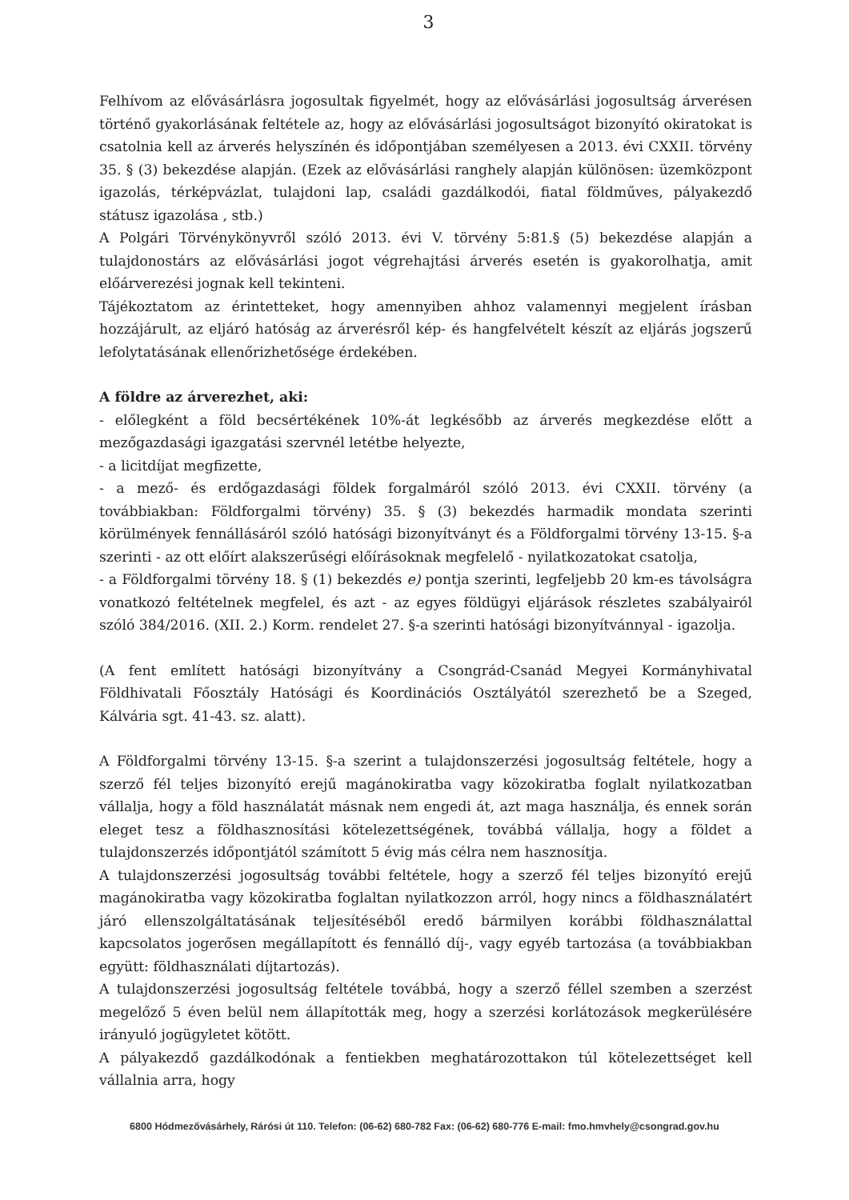3
Felhívom az elővásárlásra jogosultak figyelmét, hogy az elővásárlási jogosultság árverésen történő gyakorlásának feltétele az, hogy az elővásárlási jogosultságot bizonyító okiratokat is csatolnia kell az árverés helyszínén és időpontjában személyesen a 2013. évi CXXII. törvény 35. § (3) bekezdése alapján. (Ezek az elővásárlási ranghely alapján különösen: üzemközpont igazolás, térképvázlat, tulajdoni lap, családi gazdálkodói, fiatal földműves, pályakezdő státusz igazolása , stb.)
A Polgári Törvénykönyvről szóló 2013. évi V. törvény 5:81.§ (5) bekezdése alapján a tulajdonostárs az elővásárlási jogot végrehajtási árverés esetén is gyakorolhatja, amit előárverezési jognak kell tekinteni.
Tájékoztatom az érintetteket, hogy amennyiben ahhoz valamennyi megjelent írásban hozzájárult, az eljáró hatóság az árverésről kép- és hangfelvételt készít az eljárás jogszerű lefolytatásának ellenőrizhetősége érdekében.
A földre az árverezhet, aki:
- előlegként a föld becsértékének 10%-át legkésőbb az árverés megkezdése előtt a mezőgazdasági igazgatási szervnél letétbe helyezte,
- a licitdíjat megfizette,
- a mező- és erdőgazdasági földek forgalmáról szóló 2013. évi CXXII. törvény (a továbbiakban: Földforgalmi törvény) 35. § (3) bekezdés harmadik mondata szerinti körülmények fennállásáról szóló hatósági bizonyítványt és a Földforgalmi törvény 13-15. §-a szerinti - az ott előírt alakszerűségi előírásoknak megfelelő - nyilatkozatokat csatolja,
- a Földforgalmi törvény 18. § (1) bekezdés e) pontja szerinti, legfeljebb 20 km-es távolságra vonatkozó feltételnek megfelel, és azt - az egyes földügyi eljárások részletes szabályairól szóló 384/2016. (XII. 2.) Korm. rendelet 27. §-a szerinti hatósági bizonyítvánnyal - igazolja.
(A fent említett hatósági bizonyítvány a Csongrád-Csanád Megyei Kormányhivatal Földhivatali Főosztály Hatósági és Koordinációs Osztályától szerezhető be a Szeged, Kálvária sgt. 41-43. sz. alatt).
A Földforgalmi törvény 13-15. §-a szerint a tulajdonszerzési jogosultság feltétele, hogy a szerző fél teljes bizonyító erejű magánokiratba vagy közokiratba foglalt nyilatkozatban vállalja, hogy a föld használatát másnak nem engedi át, azt maga használja, és ennek során eleget tesz a földhasznosítási kötelezettségének, továbbá vállalja, hogy a földet a tulajdonszerzés időpontjától számított 5 évig más célra nem hasznosítja.
A tulajdonszerzési jogosultság további feltétele, hogy a szerző fél teljes bizonyító erejű magánokiratba vagy közokiratba foglaltan nyilatkozzon arról, hogy nincs a földhasználatért járó ellenszolgáltatásának teljesítéséből eredő bármilyen korábbi földhasználattal kapcsolatos jogerősen megállapított és fennálló díj-, vagy egyéb tartozása (a továbbiakban együtt: földhasználati díjtartozás).
A tulajdonszerzési jogosultság feltétele továbbá, hogy a szerző féllel szemben a szerzést megelőző 5 éven belül nem állapították meg, hogy a szerzési korlátozások megkerülésére irányuló jogügyletet kötött.
A pályakezdő gazdálkodónak a fentiekben meghatározottakon túl kötelezettséget kell vállalnia arra, hogy
6800 Hódmezővásárhely, Rárósi út 110. Telefon: (06-62) 680-782 Fax: (06-62) 680-776 E-mail: fmo.hmvhely@csongrad.gov.hu